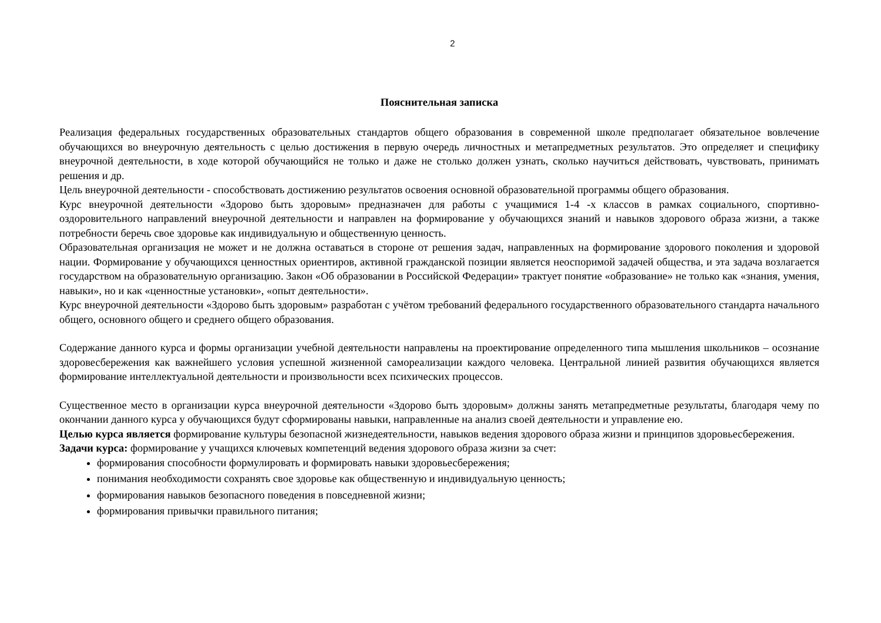2
Пояснительная записка
Реализация федеральных государственных образовательных стандартов общего образования в современной школе предполагает обязательное вовлечение обучающихся во внеурочную деятельность с целью достижения в первую очередь личностных и метапредметных результатов. Это определяет и специфику внеурочной деятельности, в ходе которой обучающийся не только и даже не столько должен узнать, сколько научиться действовать, чувствовать, принимать решения и др.
Цель внеурочной деятельности - способствовать достижению результатов освоения основной образовательной программы общего образования.
Курс внеурочной деятельности «Здорово быть здоровым» предназначен для работы с учащимися 1-4 -х классов в рамках социального, спортивно-оздоровительного направлений внеурочной деятельности и направлен на формирование у обучающихся знаний и навыков здорового образа жизни, а также потребности беречь свое здоровье как индивидуальную и общественную ценность.
Образовательная организация не может и не должна оставаться в стороне от решения задач, направленных на формирование здорового поколения и здоровой нации. Формирование у обучающихся ценностных ориентиров, активной гражданской позиции является неоспоримой задачей общества, и эта задача возлагается государством на образовательную организацию. Закон «Об образовании в Российской Федерации» трактует понятие «образование» не только как «знания, умения, навыки», но и как «ценностные установки», «опыт деятельности».
Курс внеурочной деятельности «Здорово быть здоровым» разработан с учётом требований федерального государственного образовательного стандарта начального общего, основного общего и среднего общего образования.
Содержание данного курса и формы организации учебной деятельности направлены на проектирование определенного типа мышления школьников – осознание здоровесбережения как важнейшего условия успешной жизненной самореализации каждого человека. Центральной линией развития обучающихся является формирование интеллектуальной деятельности и произвольности всех психических процессов.
Существенное место в организации курса внеурочной деятельности «Здорово быть здоровым» должны занять метапредметные результаты, благодаря чему по окончании данного курса у обучающихся будут сформированы навыки, направленные на анализ своей деятельности и управление ею.
Целью курса является формирование культуры безопасной жизнедеятельности, навыков ведения здорового образа жизни и принципов здоровьесбережения.
Задачи курса: формирование у учащихся ключевых компетенций ведения здорового образа жизни за счет:
формирования способности формулировать и формировать навыки здоровьесбережения;
понимания необходимости сохранять свое здоровье как общественную и индивидуальную ценность;
формирования навыков безопасного поведения в повседневной жизни;
формирования привычки правильного питания;